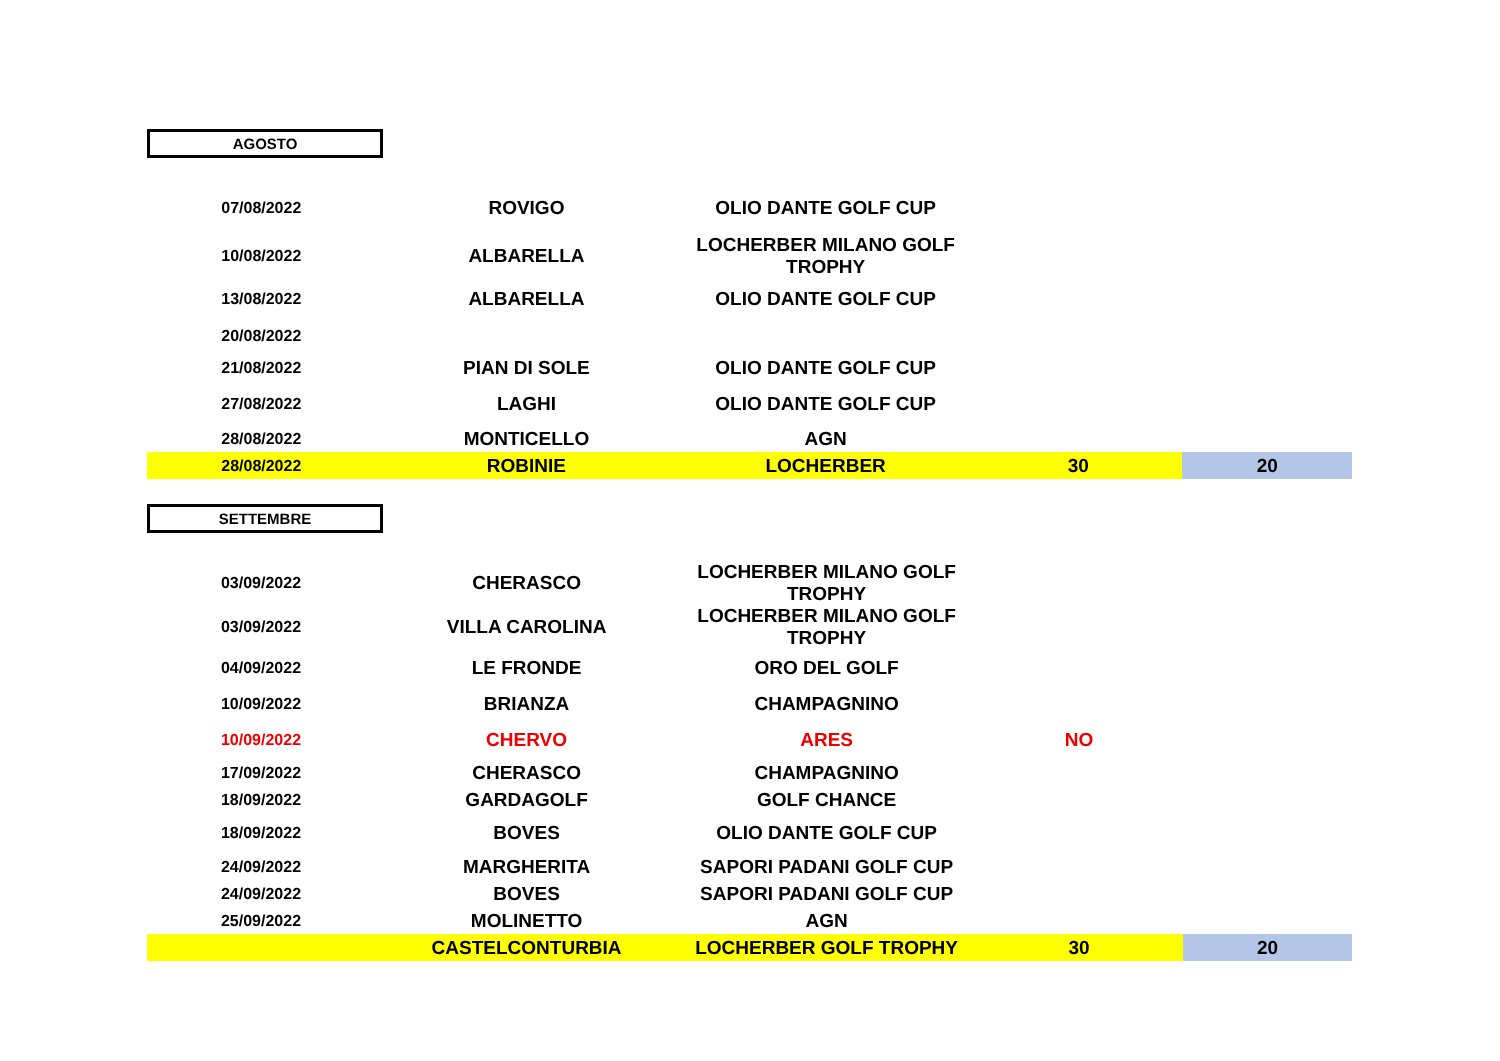AGOSTO
| 07/08/2022 | ROVIGO | OLIO DANTE GOLF CUP | | |
| 10/08/2022 | ALBARELLA | LOCHERBER MILANO GOLF TROPHY | | |
| 13/08/2022 | ALBARELLA | OLIO DANTE GOLF CUP | | |
| 20/08/2022 | | | | |
| 21/08/2022 | PIAN DI SOLE | OLIO DANTE GOLF CUP | | |
| 27/08/2022 | LAGHI | OLIO DANTE GOLF CUP | | |
| 28/08/2022 | MONTICELLO | AGN | | |
| 28/08/2022 | ROBINIE | LOCHERBER | 30 | 20 |
SETTEMBRE
| 03/09/2022 | CHERASCO | LOCHERBER MILANO GOLF TROPHY | | |
| 03/09/2022 | VILLA CAROLINA | LOCHERBER MILANO GOLF TROPHY | | |
| 04/09/2022 | LE FRONDE | ORO DEL GOLF | | |
| 10/09/2022 | BRIANZA | CHAMPAGNINO | | |
| 10/09/2022 | CHERVO | ARES | NO | |
| 17/09/2022 | CHERASCO | CHAMPAGNINO | | |
| 18/09/2022 | GARDAGOLF | GOLF CHANCE | | |
| 18/09/2022 | BOVES | OLIO DANTE GOLF CUP | | |
| 24/09/2022 | MARGHERITA | SAPORI PADANI GOLF CUP | | |
| 24/09/2022 | BOVES | SAPORI PADANI GOLF CUP | | |
| 25/09/2022 | MOLINETTO | AGN | | |
| | CASTELCONTURBIA | LOCHERBER GOLF TROPHY | 30 | 20 |